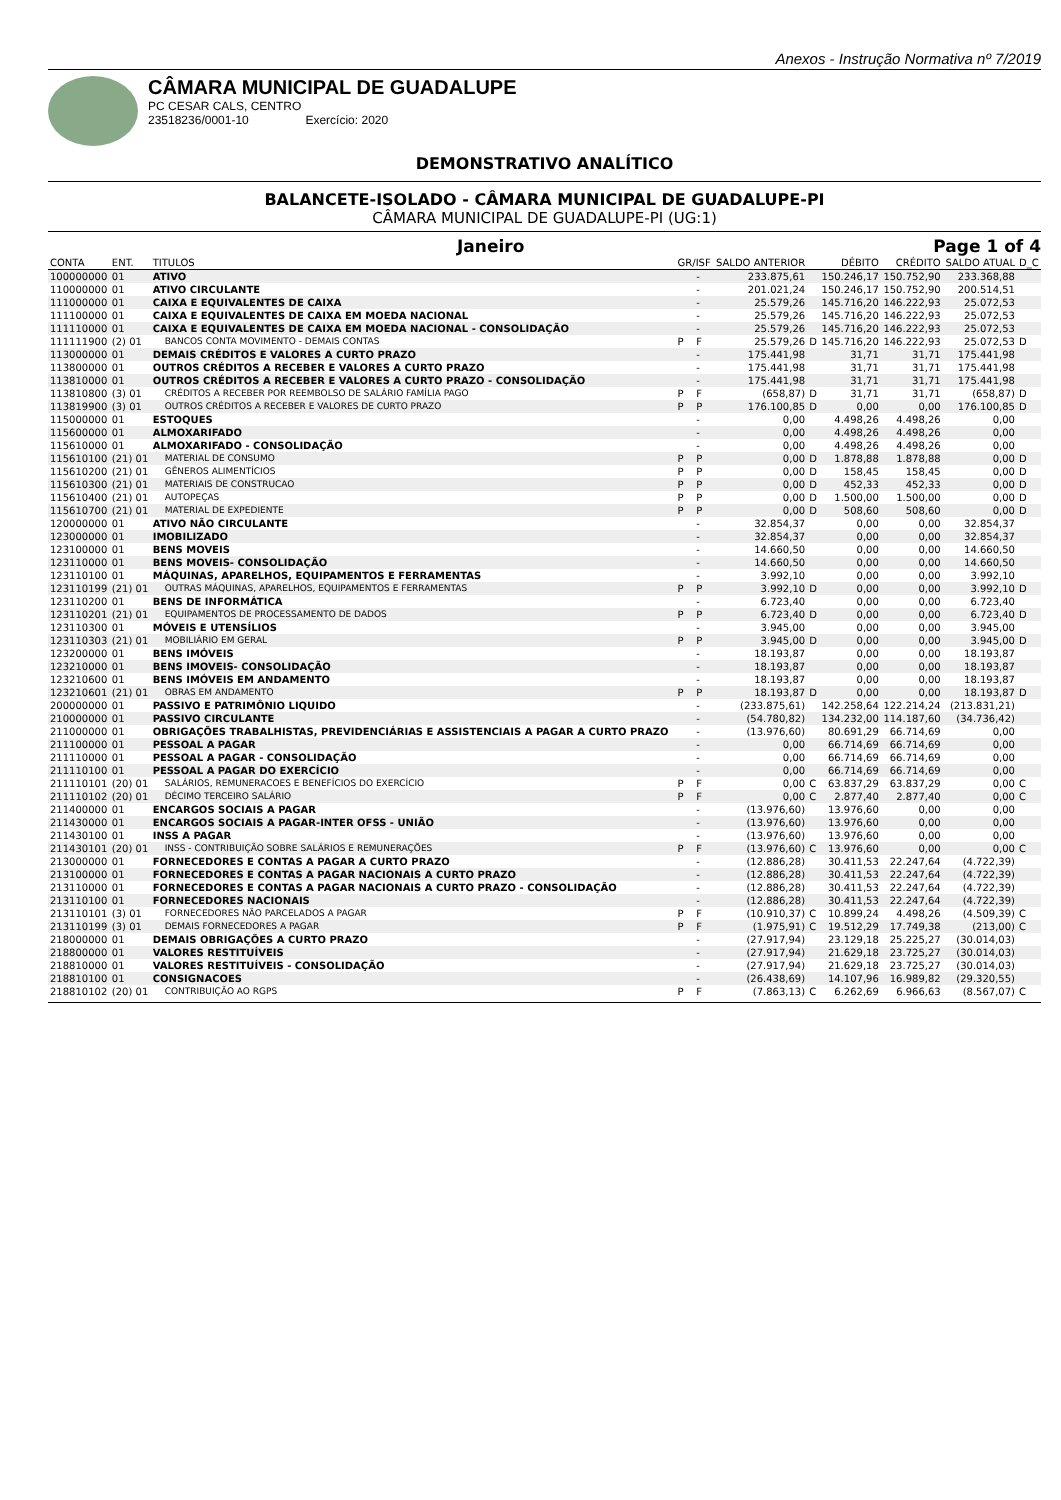Anexos - Instrução Normativa nº 7/2019
CÂMARA MUNICIPAL DE GUADALUPE
PC CESAR CALS, CENTRO
23518236/0001-10 Exercício: 2020
DEMONSTRATIVO ANALÍTICO
BALANCETE-ISOLADO - CÂMARA MUNICIPAL DE GUADALUPE-PI
CÂMARA MUNICIPAL DE GUADALUPE-PI (UG:1)
Janeiro Page 1 of 4
| CONTA | ENT. | TITULOS | GR/ISF | | SALDO ANTERIOR | | DÉBITO | CRÉDITO | SALDO ATUAL | D_C |
| --- | --- | --- | --- | --- | --- | --- | --- | --- | --- | --- |
| 100000000 | 01 | ATIVO | | - | 233.875,61 | | 150.246,17 | 150.752,90 | 233.368,88 | |
| 110000000 | 01 | ATIVO CIRCULANTE | | - | 201.021,24 | | 150.246,17 | 150.752,90 | 200.514,51 | |
| 111000000 | 01 | CAIXA E EQUIVALENTES DE CAIXA | | - | 25.579,26 | | 145.716,20 | 146.222,93 | 25.072,53 | |
| 111100000 | 01 | CAIXA E EQUIVALENTES DE CAIXA EM MOEDA NACIONAL | | - | 25.579,26 | | 145.716,20 | 146.222,93 | 25.072,53 | |
| 111110000 | 01 | CAIXA E EQUIVALENTES DE CAIXA EM MOEDA NACIONAL - CONSOLIDAÇÃO | | - | 25.579,26 | | 145.716,20 | 146.222,93 | 25.072,53 | |
| 111111900 | (2) 01 | BANCOS CONTA MOVIMENTO - DEMAIS CONTAS | P | F | 25.579,26 | D | 145.716,20 | 146.222,93 | 25.072,53 | D |
| 113000000 | 01 | DEMAIS CRÉDITOS E VALORES A CURTO PRAZO | | - | 175.441,98 | | 31,71 | 31,71 | 175.441,98 | |
| 113800000 | 01 | OUTROS CRÉDITOS A RECEBER E VALORES A CURTO PRAZO | | - | 175.441,98 | | 31,71 | 31,71 | 175.441,98 | |
| 113810000 | 01 | OUTROS CRÉDITOS A RECEBER E VALORES A CURTO PRAZO - CONSOLIDAÇÃO | | - | 175.441,98 | | 31,71 | 31,71 | 175.441,98 | |
| 113810800 | (3) 01 | CRÉDITOS A RECEBER POR REEMBOLSO DE SALÁRIO FAMÍLIA PAGO | P | F | (658,87) | D | 31,71 | 31,71 | (658,87) | D |
| 113819900 | (3) 01 | OUTROS CRÉDITOS A RECEBER E VALORES DE CURTO PRAZO | P | P | 176.100,85 | D | 0,00 | 0,00 | 176.100,85 | D |
| 115000000 | 01 | ESTOQUES | | - | 0,00 | | 4.498,26 | 4.498,26 | 0,00 | |
| 115600000 | 01 | ALMOXARIFADO | | - | 0,00 | | 4.498,26 | 4.498,26 | 0,00 | |
| 115610000 | 01 | ALMOXARIFADO - CONSOLIDAÇÃO | | - | 0,00 | | 4.498,26 | 4.498,26 | 0,00 | |
| 115610100 | (21) 01 | MATERIAL DE CONSUMO | P | P | 0,00 | D | 1.878,88 | 1.878,88 | 0,00 | D |
| 115610200 | (21) 01 | GÊNEROS ALIMENTÍCIOS | P | P | 0,00 | D | 158,45 | 158,45 | 0,00 | D |
| 115610300 | (21) 01 | MATERIAIS DE CONSTRUCAO | P | P | 0,00 | D | 452,33 | 452,33 | 0,00 | D |
| 115610400 | (21) 01 | AUTOPEÇAS | P | P | 0,00 | D | 1.500,00 | 1.500,00 | 0,00 | D |
| 115610700 | (21) 01 | MATERIAL DE EXPEDIENTE | P | P | 0,00 | D | 508,60 | 508,60 | 0,00 | D |
| 120000000 | 01 | ATIVO NÃO CIRCULANTE | | - | 32.854,37 | | 0,00 | 0,00 | 32.854,37 | |
| 123000000 | 01 | IMOBILIZADO | | - | 32.854,37 | | 0,00 | 0,00 | 32.854,37 | |
| 123100000 | 01 | BENS MOVEIS | | - | 14.660,50 | | 0,00 | 0,00 | 14.660,50 | |
| 123110000 | 01 | BENS MOVEIS- CONSOLIDAÇÃO | | - | 14.660,50 | | 0,00 | 0,00 | 14.660,50 | |
| 123110100 | 01 | MÁQUINAS, APARELHOS, EQUIPAMENTOS E FERRAMENTAS | | - | 3.992,10 | | 0,00 | 0,00 | 3.992,10 | |
| 123110199 | (21) 01 | OUTRAS MÁQUINAS, APARELHOS, EQUIPAMENTOS E FERRAMENTAS | P | P | 3.992,10 | D | 0,00 | 0,00 | 3.992,10 | D |
| 123110200 | 01 | BENS DE INFORMÁTICA | | - | 6.723,40 | | 0,00 | 0,00 | 6.723,40 | |
| 123110201 | (21) 01 | EQUIPAMENTOS DE PROCESSAMENTO DE DADOS | P | P | 6.723,40 | D | 0,00 | 0,00 | 6.723,40 | D |
| 123110300 | 01 | MÓVEIS E UTENSÍLIOS | | - | 3.945,00 | | 0,00 | 0,00 | 3.945,00 | |
| 123110303 | (21) 01 | MOBILIÁRIO EM GERAL | P | P | 3.945,00 | D | 0,00 | 0,00 | 3.945,00 | D |
| 123200000 | 01 | BENS IMÓVEIS | | - | 18.193,87 | | 0,00 | 0,00 | 18.193,87 | |
| 123210000 | 01 | BENS IMOVEIS- CONSOLIDAÇÃO | | - | 18.193,87 | | 0,00 | 0,00 | 18.193,87 | |
| 123210600 | 01 | BENS IMÓVEIS EM ANDAMENTO | | - | 18.193,87 | | 0,00 | 0,00 | 18.193,87 | |
| 123210601 | (21) 01 | OBRAS EM ANDAMENTO | P | P | 18.193,87 | D | 0,00 | 0,00 | 18.193,87 | D |
| 200000000 | 01 | PASSIVO E PATRIMÔNIO LIQUIDO | | - | (233.875,61) | | 142.258,64 | 122.214,24 | (213.831,21) | |
| 210000000 | 01 | PASSIVO CIRCULANTE | | - | (54.780,82) | | 134.232,00 | 114.187,60 | (34.736,42) | |
| 211000000 | 01 | OBRIGAÇÕES TRABALHISTAS, PREVIDENCIÁRIAS E ASSISTENCIAIS A PAGAR A CURTO PRAZO | | - | (13.976,60) | | 80.691,29 | 66.714,69 | 0,00 | |
| 211100000 | 01 | PESSOAL A PAGAR | | - | 0,00 | | 66.714,69 | 66.714,69 | 0,00 | |
| 211110000 | 01 | PESSOAL A PAGAR - CONSOLIDAÇÃO | | - | 0,00 | | 66.714,69 | 66.714,69 | 0,00 | |
| 211110100 | 01 | PESSOAL A PAGAR DO EXERCÍCIO | | - | 0,00 | | 66.714,69 | 66.714,69 | 0,00 | |
| 211110101 | (20) 01 | SALÁRIOS, REMUNERACOES E BENEFÍCIOS DO EXERCÍCIO | P | F | 0,00 | C | 63.837,29 | 63.837,29 | 0,00 | C |
| 211110102 | (20) 01 | DÉCIMO TERCEIRO SALÁRIO | P | F | 0,00 | C | 2.877,40 | 2.877,40 | 0,00 | C |
| 211400000 | 01 | ENCARGOS SOCIAIS A PAGAR | | - | (13.976,60) | | 13.976,60 | 0,00 | 0,00 | |
| 211430000 | 01 | ENCARGOS SOCIAIS A PAGAR-INTER OFSS - UNIÃO | | - | (13.976,60) | | 13.976,60 | 0,00 | 0,00 | |
| 211430100 | 01 | INSS A PAGAR | | - | (13.976,60) | | 13.976,60 | 0,00 | 0,00 | |
| 211430101 | (20) 01 | INSS - CONTRIBUIÇÃO SOBRE SALÁRIOS E REMUNERAÇÕES | P | F | (13.976,60) | C | 13.976,60 | 0,00 | 0,00 | C |
| 213000000 | 01 | FORNECEDORES E CONTAS A PAGAR A CURTO PRAZO | | - | (12.886,28) | | 30.411,53 | 22.247,64 | (4.722,39) | |
| 213100000 | 01 | FORNECEDORES E CONTAS A PAGAR NACIONAIS A CURTO PRAZO | | - | (12.886,28) | | 30.411,53 | 22.247,64 | (4.722,39) | |
| 213110000 | 01 | FORNECEDORES E CONTAS A PAGAR NACIONAIS A CURTO PRAZO - CONSOLIDAÇÃO | | - | (12.886,28) | | 30.411,53 | 22.247,64 | (4.722,39) | |
| 213110100 | 01 | FORNECEDORES NACIONAIS | | - | (12.886,28) | | 30.411,53 | 22.247,64 | (4.722,39) | |
| 213110101 | (3) 01 | FORNECEDORES NÃO PARCELADOS A PAGAR | P | F | (10.910,37) | C | 10.899,24 | 4.498,26 | (4.509,39) | C |
| 213110199 | (3) 01 | DEMAIS FORNECEDORES A PAGAR | P | F | (1.975,91) | C | 19.512,29 | 17.749,38 | (213,00) | C |
| 218000000 | 01 | DEMAIS OBRIGAÇÕES A CURTO PRAZO | | - | (27.917,94) | | 23.129,18 | 25.225,27 | (30.014,03) | |
| 218800000 | 01 | VALORES RESTITUÍVEIS | | - | (27.917,94) | | 21.629,18 | 23.725,27 | (30.014,03) | |
| 218810000 | 01 | VALORES RESTITUÍVEIS - CONSOLIDAÇÃO | | - | (27.917,94) | | 21.629,18 | 23.725,27 | (30.014,03) | |
| 218810100 | 01 | CONSIGNACOES | | - | (26.438,69) | | 14.107,96 | 16.989,82 | (29.320,55) | |
| 218810102 | (20) 01 | CONTRIBUIÇÃO AO RGPS | P | F | (7.863,13) | C | 6.262,69 | 6.966,63 | (8.567,07) | C |